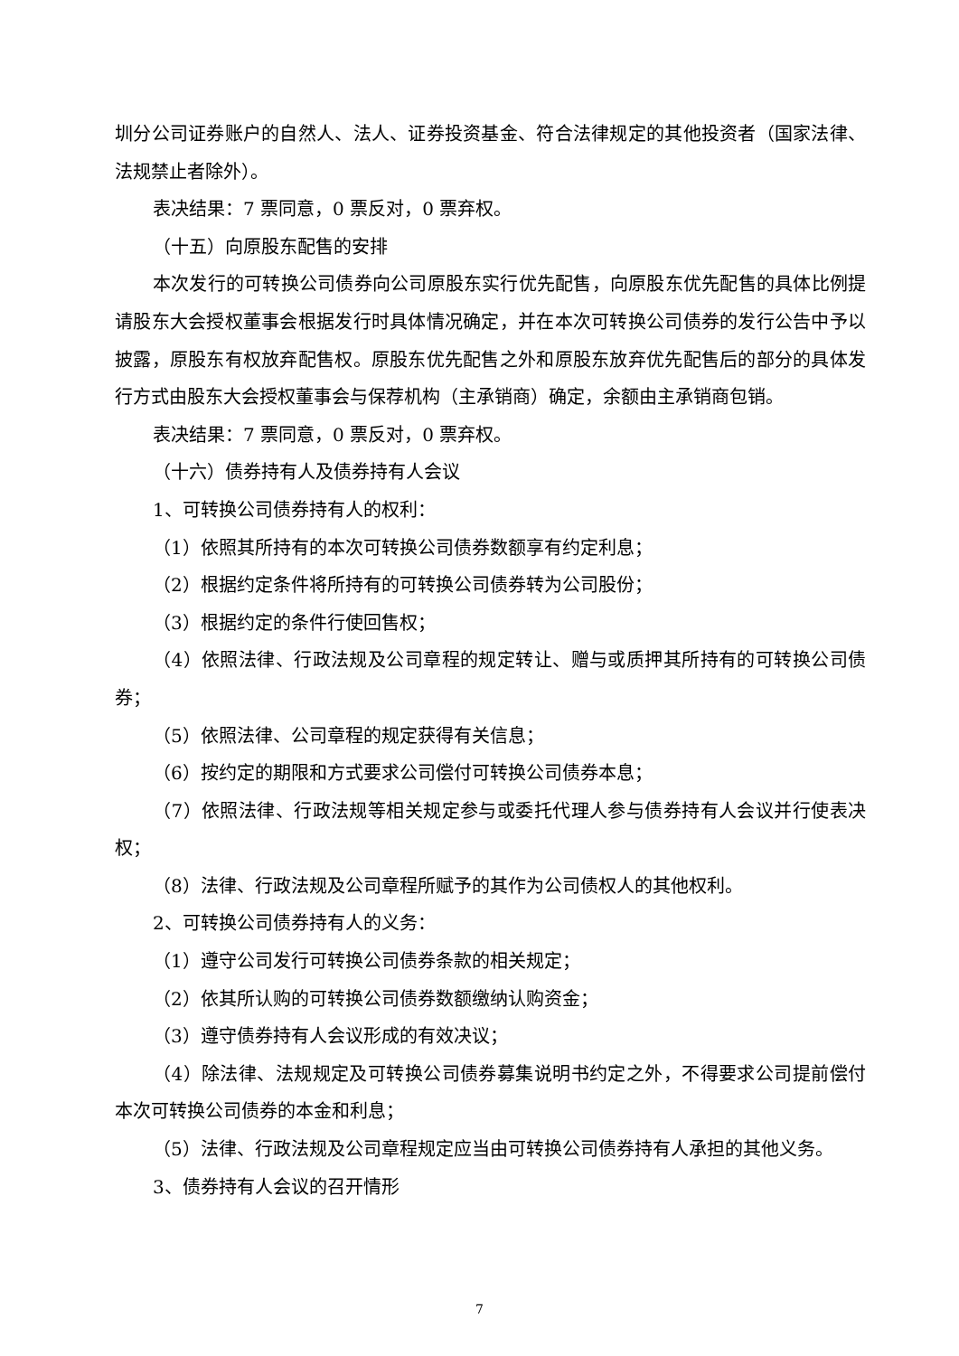圳分公司证券账户的自然人、法人、证券投资基金、符合法律规定的其他投资者（国家法律、法规禁止者除外）。
表决结果：7 票同意，0 票反对，0 票弃权。
（十五）向原股东配售的安排
本次发行的可转换公司债券向公司原股东实行优先配售，向原股东优先配售的具体比例提请股东大会授权董事会根据发行时具体情况确定，并在本次可转换公司债券的发行公告中予以披露，原股东有权放弃配售权。原股东优先配售之外和原股东放弃优先配售后的部分的具体发行方式由股东大会授权董事会与保荐机构（主承销商）确定，余额由主承销商包销。
表决结果：7 票同意，0 票反对，0 票弃权。
（十六）债券持有人及债券持有人会议
1、可转换公司债券持有人的权利：
（1）依照其所持有的本次可转换公司债券数额享有约定利息；
（2）根据约定条件将所持有的可转换公司债券转为公司股份；
（3）根据约定的条件行使回售权；
（4）依照法律、行政法规及公司章程的规定转让、赠与或质押其所持有的可转换公司债券；
（5）依照法律、公司章程的规定获得有关信息；
（6）按约定的期限和方式要求公司偿付可转换公司债券本息；
（7）依照法律、行政法规等相关规定参与或委托代理人参与债券持有人会议并行使表决权；
（8）法律、行政法规及公司章程所赋予的其作为公司债权人的其他权利。
2、可转换公司债券持有人的义务：
（1）遵守公司发行可转换公司债券条款的相关规定；
（2）依其所认购的可转换公司债券数额缴纳认购资金；
（3）遵守债券持有人会议形成的有效决议；
（4）除法律、法规规定及可转换公司债券募集说明书约定之外，不得要求公司提前偿付本次可转换公司债券的本金和利息；
（5）法律、行政法规及公司章程规定应当由可转换公司债券持有人承担的其他义务。
3、债券持有人会议的召开情形
7